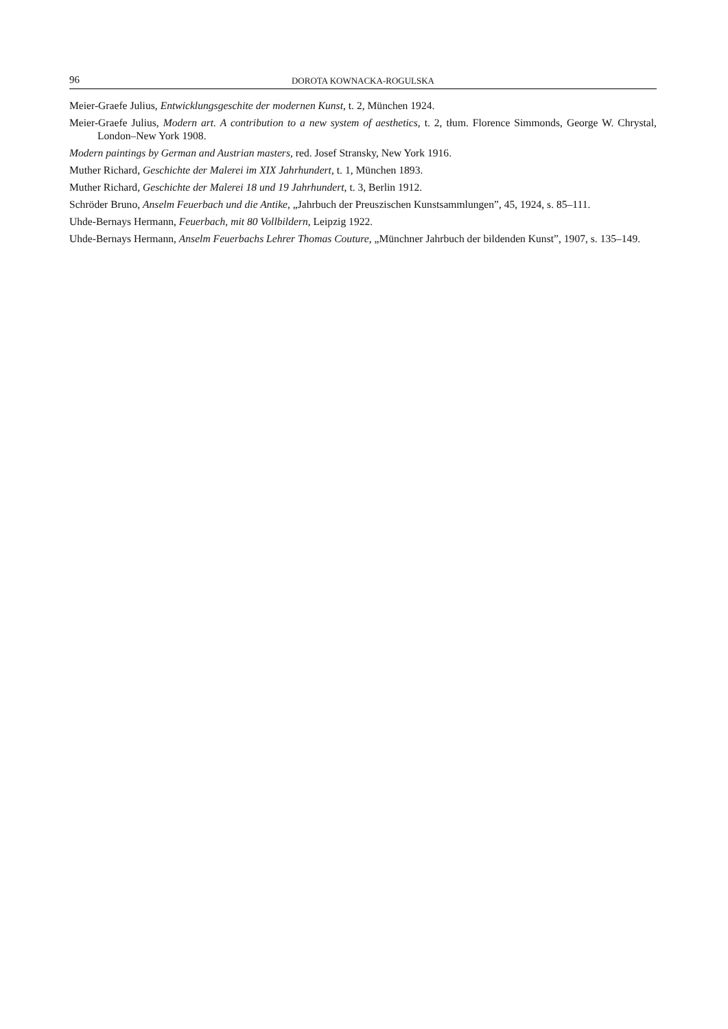96 DOROTA KOWNACKA-ROGULSKA
Meier-Graefe Julius, Entwicklungsgeschite der modernen Kunst, t. 2, München 1924.
Meier-Graefe Julius, Modern art. A contribution to a new system of aesthetics, t. 2, tłum. Florence Simmonds, George W. Chrystal, London–New York 1908.
Modern paintings by German and Austrian masters, red. Josef Stransky, New York 1916.
Muther Richard, Geschichte der Malerei im XIX Jahrhundert, t. 1, München 1893.
Muther Richard, Geschichte der Malerei 18 und 19 Jahrhundert, t. 3, Berlin 1912.
Schröder Bruno, Anselm Feuerbach und die Antike, „Jahrbuch der Preuszischen Kunstsammlungen”, 45, 1924, s. 85–111.
Uhde-Bernays Hermann, Feuerbach, mit 80 Vollbildern, Leipzig 1922.
Uhde-Bernays Hermann, Anselm Feuerbachs Lehrer Thomas Couture, „Münchner Jahrbuch der bildenden Kunst”, 1907, s. 135–149.